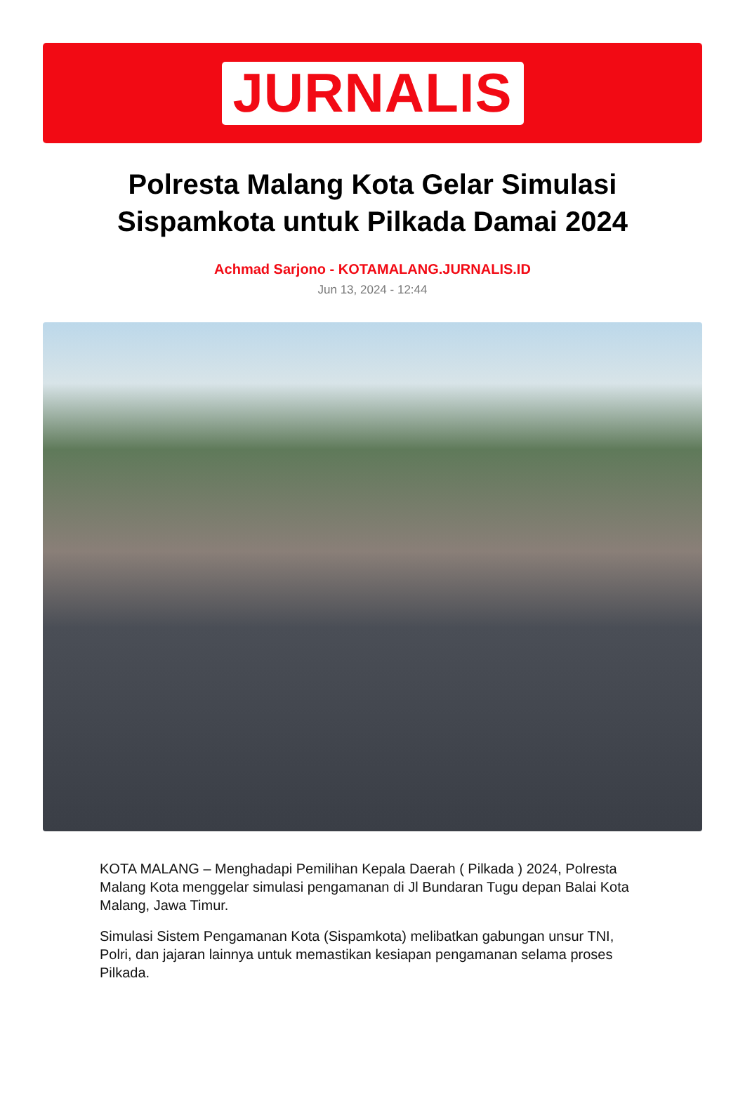JURNALIS
Polresta Malang Kota Gelar Simulasi Sispamkota untuk Pilkada Damai 2024
Achmad Sarjono - KOTAMALANG.JURNALIS.ID
Jun 13, 2024 - 12:44
KOTA MALANG – Menghadapi Pemilihan Kepala Daerah ( Pilkada ) 2024, Polresta Malang Kota menggelar simulasi pengamanan di Jl Bundaran Tugu depan Balai Kota Malang, Jawa Timur.
Simulasi Sistem Pengamanan Kota (Sispamkota) melibatkan gabungan unsur TNI, Polri, dan jajaran lainnya untuk memastikan kesiapan pengamanan selama proses Pilkada.